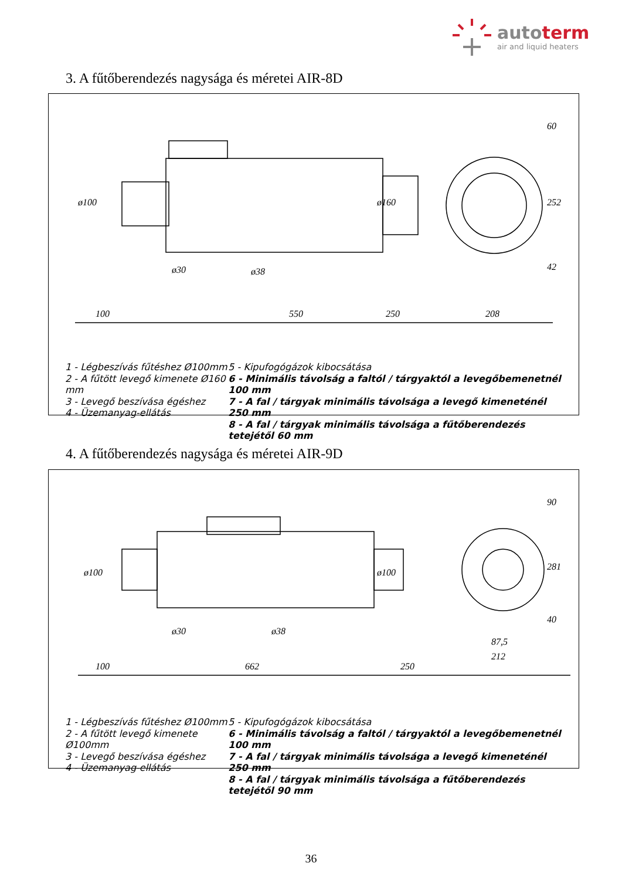autoterm
air and liquid heaters
3. A fűtőberendezés nagysága és méretei AIR-8D
100
550
250
208
252
60
42
ø100
ø160
ø30
ø38
1 - Légbeszívás fűtéshez Ø100mm
2 - A fűtött levegő kimenete Ø160 mm
3 - Levegő beszívása égéshez
4 - Üzemanyag-ellátás
5 - Kipufogógázok kibocsátása
6 - Minimális távolság a faltól / tárgyaktól a levegőbemenetnél 100 mm
7 - A fal / tárgyak minimális távolsága a levegő kimeneténél 250 mm
8 - A fal / tárgyak minimális távolsága a fűtőberendezés tetejétől 60 mm
4. A fűtőberendezés nagysága és méretei AIR-9D
100
662
250
87,5
212
281
90
40
ø100
ø100
ø30
ø38
1 - Légbeszívás fűtéshez Ø100mm
2 - A fűtött levegő kimenete Ø100mm
3 - Levegő beszívása égéshez
4 - Üzemanyag-ellátás
5 - Kipufogógázok kibocsátása
6 - Minimális távolság a faltól / tárgyaktól a levegőbemenetnél 100 mm
7 - A fal / tárgyak minimális távolsága a levegő kimeneténél 250 mm
8 - A fal / tárgyak minimális távolsága a fűtőberendezés tetejétől 90 mm
36